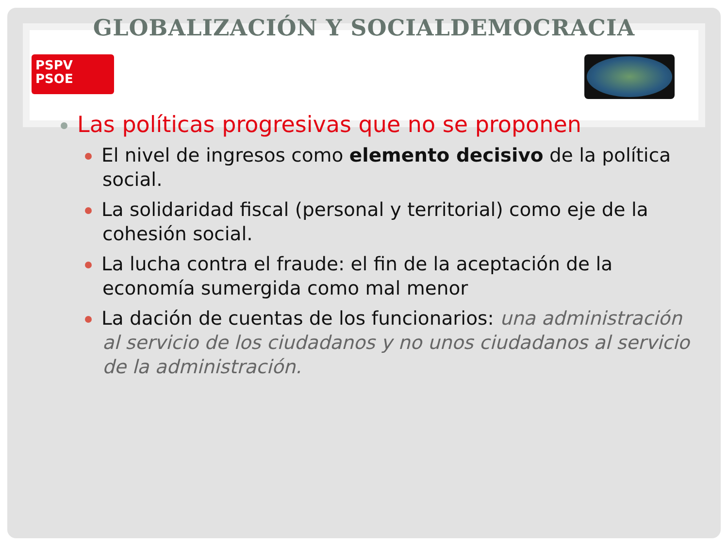GLOBALIZACIÓN Y SOCIALDEMOCRACIA
PSPV
PSOE
Las políticas progresivas que no se proponen
El nivel de ingresos como elemento decisivo de la política social.
La solidaridad fiscal (personal y territorial) como eje de la cohesión social.
La lucha contra el fraude: el fin de la aceptación de la economía sumergida como mal menor
La dación de cuentas de los funcionarios: una administración al servicio de los ciudadanos y no unos ciudadanos al servicio de la administración.